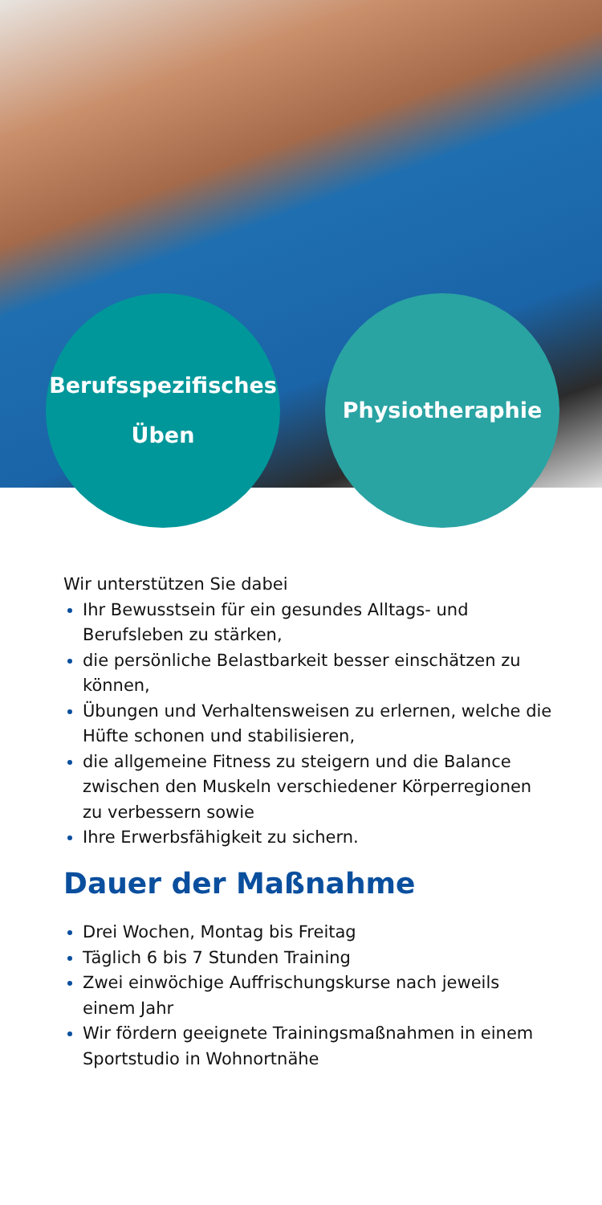Berufsspezifisches
Üben
Physiotheraphie
Wir unterstützen Sie dabei
Ihr Bewusstsein für ein gesundes Alltags- und Berufsleben zu stärken,
die persönliche Belastbarkeit besser einschätzen zu können,
Übungen und Verhaltensweisen zu erlernen, welche die Hüfte schonen und stabilisieren,
die allgemeine Fitness zu steigern und die Balance zwischen den Muskeln verschiedener Körperregionen zu verbessern sowie
Ihre Erwerbsfähigkeit zu sichern.
Dauer der Maßnahme
Drei Wochen, Montag bis Freitag
Täglich 6 bis 7 Stunden Training
Zwei einwöchige Auffrischungskurse nach jeweils einem Jahr
Wir fördern geeignete Trainingsmaßnahmen in einem Sportstudio in Wohnortnähe